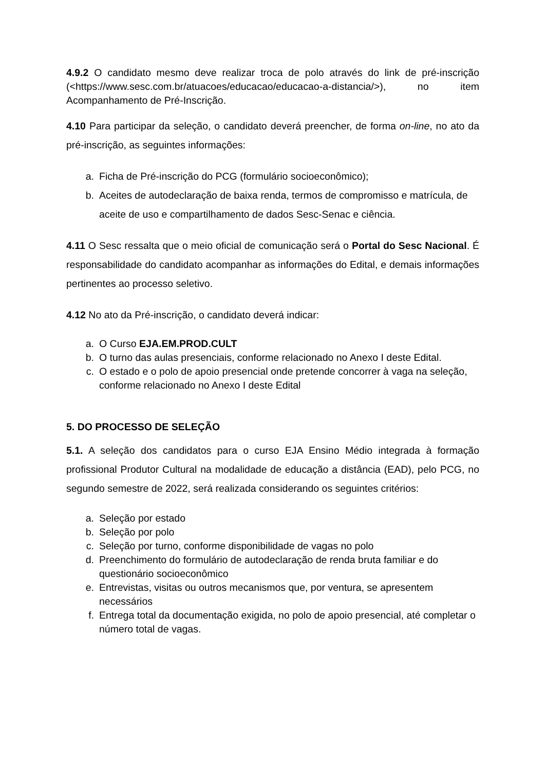4.9.2 O candidato mesmo deve realizar troca de polo através do link de pré-inscrição (<https://www.sesc.com.br/atuacoes/educacao/educacao-a-distancia/>), no item Acompanhamento de Pré-Inscrição.
4.10 Para participar da seleção, o candidato deverá preencher, de forma on-line, no ato da pré-inscrição, as seguintes informações:
a. Ficha de Pré-inscrição do PCG (formulário socioeconômico);
b. Aceites de autodeclaração de baixa renda, termos de compromisso e matrícula, de aceite de uso e compartilhamento de dados Sesc-Senac e ciência.
4.11 O Sesc ressalta que o meio oficial de comunicação será o Portal do Sesc Nacional. É responsabilidade do candidato acompanhar as informações do Edital, e demais informações pertinentes ao processo seletivo.
4.12 No ato da Pré-inscrição, o candidato deverá indicar:
a. O Curso EJA.EM.PROD.CULT
b. O turno das aulas presenciais, conforme relacionado no Anexo I deste Edital.
c. O estado e o polo de apoio presencial onde pretende concorrer à vaga na seleção, conforme relacionado no Anexo I deste Edital
5. DO PROCESSO DE SELEÇÃO
5.1. A seleção dos candidatos para o curso EJA Ensino Médio integrada à formação profissional Produtor Cultural na modalidade de educação a distância (EAD), pelo PCG, no segundo semestre de 2022, será realizada considerando os seguintes critérios:
a. Seleção por estado
b. Seleção por polo
c. Seleção por turno, conforme disponibilidade de vagas no polo
d. Preenchimento do formulário de autodeclaração de renda bruta familiar e do questionário socioeconômico
e. Entrevistas, visitas ou outros mecanismos que, por ventura, se apresentem necessários
f. Entrega total da documentação exigida, no polo de apoio presencial, até completar o número total de vagas.